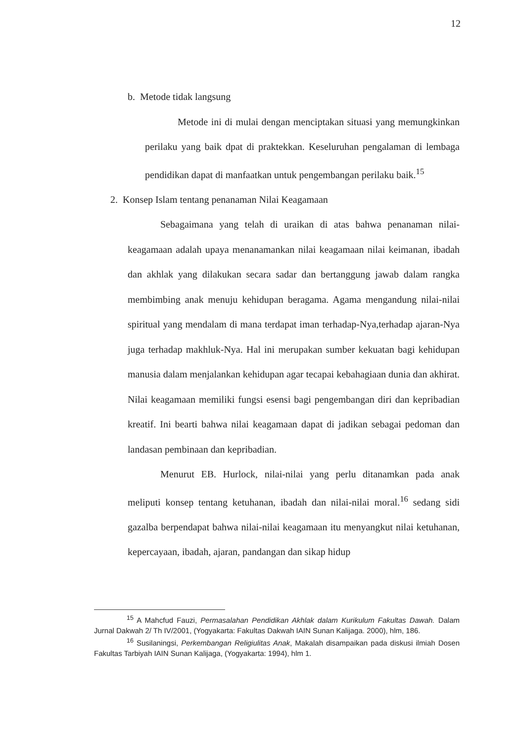12
b. Metode tidak langsung
Metode ini di mulai dengan menciptakan situasi yang memungkinkan perilaku yang baik dpat di praktekkan. Keseluruhan pengalaman di lembaga pendidikan dapat di manfaatkan untuk pengembangan perilaku baik.<sup>15</sup>
2. Konsep Islam tentang penanaman Nilai Keagamaan
Sebagaimana yang telah di uraikan di atas bahwa penanaman nilai-keagamaan adalah upaya menanamankan nilai keagamaan nilai keimanan, ibadah dan akhlak yang dilakukan secara sadar dan bertanggung jawab dalam rangka membimbing anak menuju kehidupan beragama. Agama mengandung nilai-nilai spiritual yang mendalam di mana terdapat iman terhadap-Nya,terhadap ajaran-Nya juga terhadap makhluk-Nya. Hal ini merupakan sumber kekuatan bagi kehidupan manusia dalam menjalankan kehidupan agar tecapai kebahagiaan dunia dan akhirat. Nilai keagamaan memiliki fungsi esensi bagi pengembangan diri dan kepribadian kreatif. Ini bearti bahwa nilai keagamaan dapat di jadikan sebagai pedoman dan landasan pembinaan dan kepribadian.
Menurut EB. Hurlock, nilai-nilai yang perlu ditanamkan pada anak meliputi konsep tentang ketuhanan, ibadah dan nilai-nilai moral.<sup>16</sup> sedang sidi gazalba berpendapat bahwa nilai-nilai keagamaan itu menyangkut nilai ketuhanan, kepercayaan, ibadah, ajaran, pandangan dan sikap hidup
<sup>15</sup> A Mahcfud Fauzi, Permasalahan Pendidikan Akhlak dalam Kurikulum Fakultas Dawah. Dalam Jurnal Dakwah 2/ Th IV/2001, (Yogyakarta: Fakultas Dakwah IAIN Sunan Kalijaga. 2000), hlm, 186.
<sup>16</sup> Susilaningsi, Perkembangan Religiulitas Anak, Makalah disampaikan pada diskusi ilmiah Dosen Fakultas Tarbiyah IAIN Sunan Kalijaga, (Yogyakarta: 1994), hlm 1.